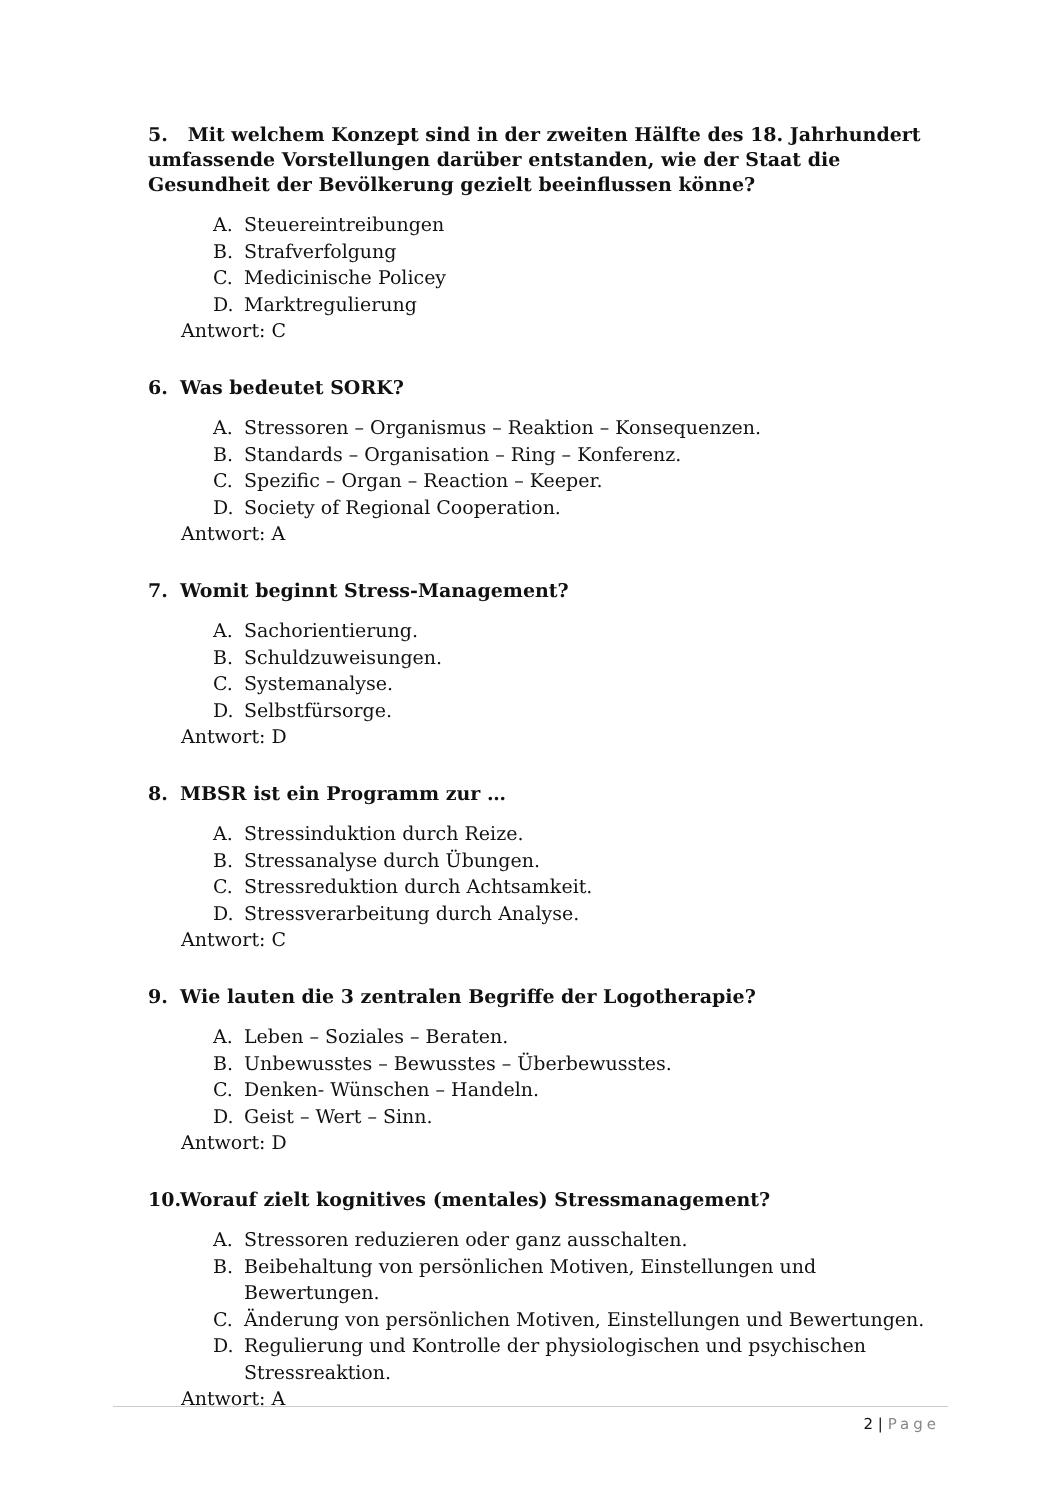5. Mit welchem Konzept sind in der zweiten Hälfte des 18. Jahrhundert umfassende Vorstellungen darüber entstanden, wie der Staat die Gesundheit der Bevölkerung gezielt beeinflussen könne?
A. Steuereintreibungen
B. Strafverfolgung
C. Medicinische Policey
D. Marktregulierung
Antwort: C
6. Was bedeutet SORK?
A. Stressoren – Organismus – Reaktion – Konsequenzen.
B. Standards – Organisation – Ring – Konferenz.
C. Spezific – Organ – Reaction – Keeper.
D. Society of Regional Cooperation.
Antwort: A
7. Womit beginnt Stress-Management?
A. Sachorientierung.
B. Schuldzuweisungen.
C. Systemanalyse.
D. Selbstfürsorge.
Antwort: D
8. MBSR ist ein Programm zur …
A. Stressinduktion durch Reize.
B. Stressanalyse durch Übungen.
C. Stressreduktion durch Achtsamkeit.
D. Stressverarbeitung durch Analyse.
Antwort: C
9. Wie lauten die 3 zentralen Begriffe der Logotherapie?
A. Leben – Soziales – Beraten.
B. Unbewusstes – Bewusstes – Überbewusstes.
C. Denken- Wünschen – Handeln.
D. Geist – Wert – Sinn.
Antwort: D
10. Worauf zielt kognitives (mentales) Stressmanagement?
A. Stressoren reduzieren oder ganz ausschalten.
B. Beibehaltung von persönlichen Motiven, Einstellungen und Bewertungen.
C. Änderung von persönlichen Motiven, Einstellungen und Bewertungen.
D. Regulierung und Kontrolle der physiologischen und psychischen Stressreaktion.
Antwort: A
2 | Page